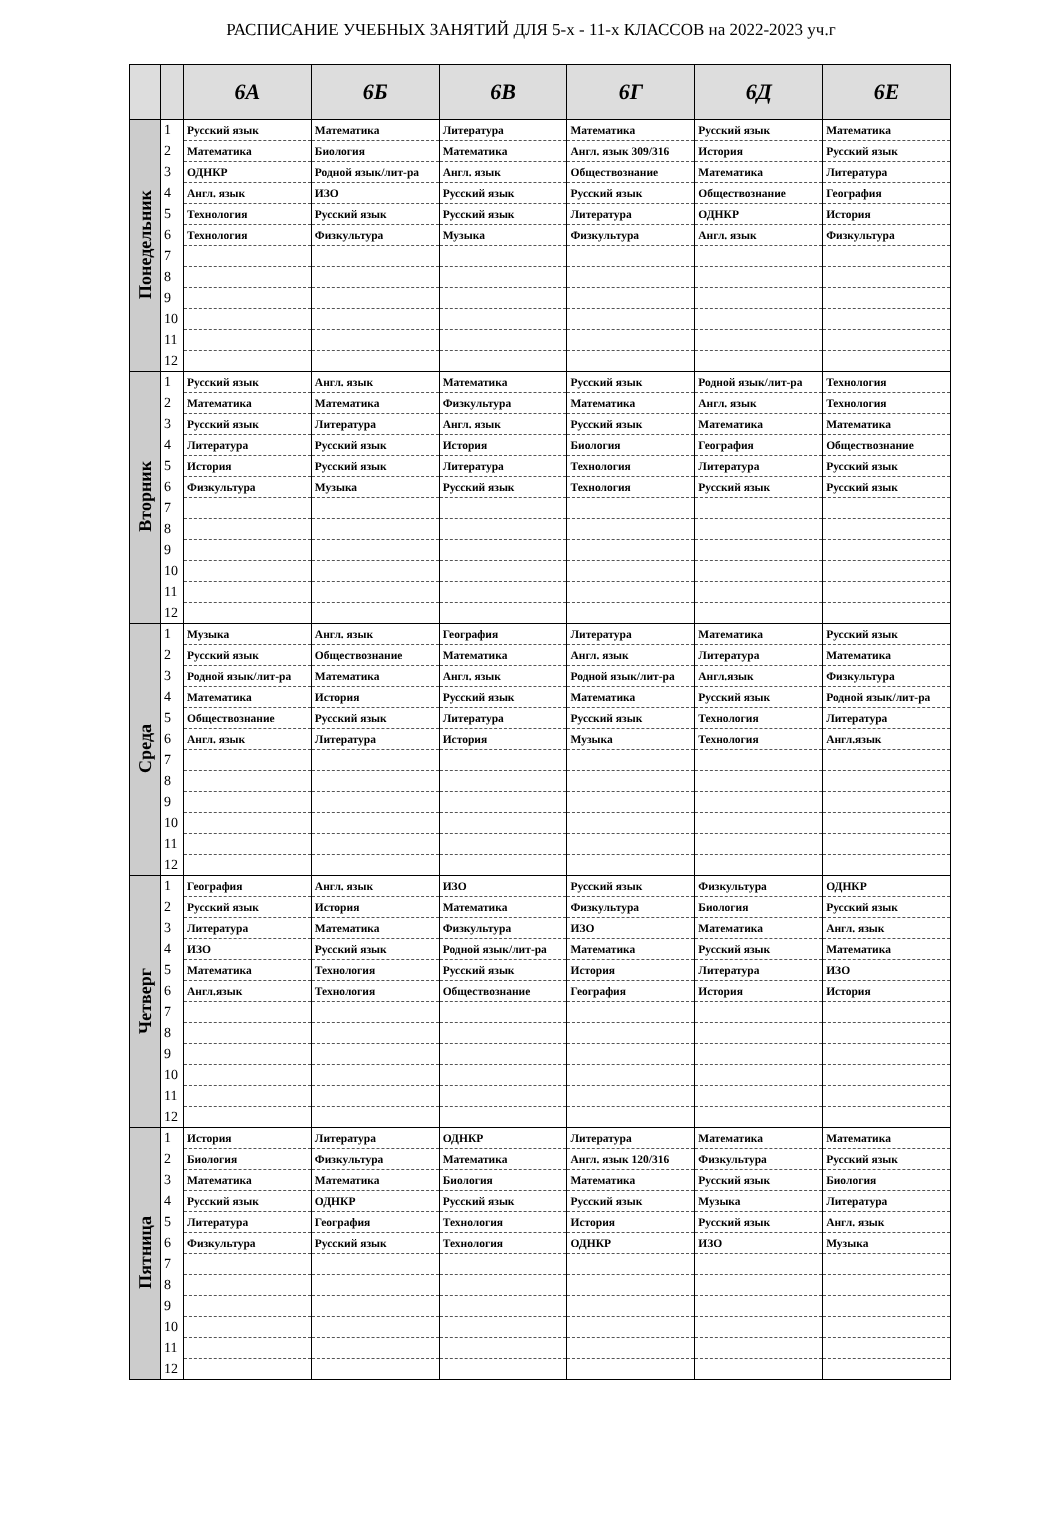РАСПИСАНИЕ УЧЕБНЫХ ЗАНЯТИЙ ДЛЯ 5-х - 11-х КЛАССОВ на 2022-2023 уч.г
| | | 6А | 6Б | 6В | 6Г | 6Д | 6Е |
| --- | --- | --- | --- | --- | --- | --- | --- |
| Понедельник | 1 | Русский язык | Математика | Литература | Математика | Русский язык | Математика |
| | 2 | Математика | Биология | Математика | Англ. язык 309/316 | История | Русский язык |
| | 3 | ОДНКР | Родной язык/лит-ра | Англ. язык | Обществознание | Математика | Литература |
| | 4 | Англ. язык | ИЗО | Русский язык | Русский язык | Обществознание | География |
| | 5 | Технология | Русский язык | Русский язык | Литература | ОДНКР | История |
| | 6 | Технология | Физкультура | Музыка | Физкультура | Англ. язык | Физкультура |
| | 7 | | | | | | |
| | 8 | | | | | | |
| | 9 | | | | | | |
| | 10 | | | | | | |
| | 11 | | | | | | |
| | 12 | | | | | | |
| Вторник | 1 | Русский язык | Англ. язык | Математика | Русский язык | Родной язык/лит-ра | Технология |
| | 2 | Математика | Математика | Физкультура | Математика | Англ. язык | Технология |
| | 3 | Русский язык | Литература | Англ. язык | Русский язык | Математика | Математика |
| | 4 | Литература | Русский язык | История | Биология | География | Обществознание |
| | 5 | История | Русский язык | Литература | Технология | Литература | Русский язык |
| | 6 | Физкультура | Музыка | Русский язык | Технология | Русский язык | Русский язык |
| | 7 | | | | | | |
| | 8 | | | | | | |
| | 9 | | | | | | |
| | 10 | | | | | | |
| | 11 | | | | | | |
| | 12 | | | | | | |
| Среда | 1 | Музыка | Англ. язык | География | Литература | Математика | Русский язык |
| | 2 | Русский язык | Обществознание | Математика | Англ. язык | Литература | Математика |
| | 3 | Родной язык/лит-ра | Математика | Англ. язык | Родной язык/лит-ра | Англ.язык | Физкультура |
| | 4 | Математика | История | Русский язык | Математика | Русский язык | Родной язык/лит-ра |
| | 5 | Обществознание | Русский язык | Литература | Русский язык | Технология | Литература |
| | 6 | Англ. язык | Литература | История | Музыка | Технология | Англ.язык |
| | 7 | | | | | | |
| | 8 | | | | | | |
| | 9 | | | | | | |
| | 10 | | | | | | |
| | 11 | | | | | | |
| | 12 | | | | | | |
| Четверг | 1 | География | Англ. язык | ИЗО | Русский язык | Физкультура | ОДНКР |
| | 2 | Русский язык | История | Математика | Физкультура | Биология | Русский язык |
| | 3 | Литература | Математика | Физкультура | ИЗО | Математика | Англ. язык |
| | 4 | ИЗО | Русский язык | Родной язык/лит-ра | Математика | Русский язык | Математика |
| | 5 | Математика | Технология | Русский язык | История | Литература | ИЗО |
| | 6 | Англ.язык | Технология | Обществознание | География | История | История |
| | 7 | | | | | | |
| | 8 | | | | | | |
| | 9 | | | | | | |
| | 10 | | | | | | |
| | 11 | | | | | | |
| | 12 | | | | | | |
| Пятница | 1 | История | Литература | ОДНКР | Литература | Математика | Математика |
| | 2 | Биология | Физкультура | Математика | Англ. язык 120/316 | Физкультура | Русский язык |
| | 3 | Математика | Математика | Биология | Математика | Русский язык | Биология |
| | 4 | Русский язык | ОДНКР | Русский язык | Русский язык | Музыка | Литература |
| | 5 | Литература | География | Технология | История | Русский язык | Англ. язык |
| | 6 | Физкультура | Русский язык | Технология | ОДНКР | ИЗО | Музыка |
| | 7 | | | | | | |
| | 8 | | | | | | |
| | 9 | | | | | | |
| | 10 | | | | | | |
| | 11 | | | | | | |
| | 12 | | | | | | |